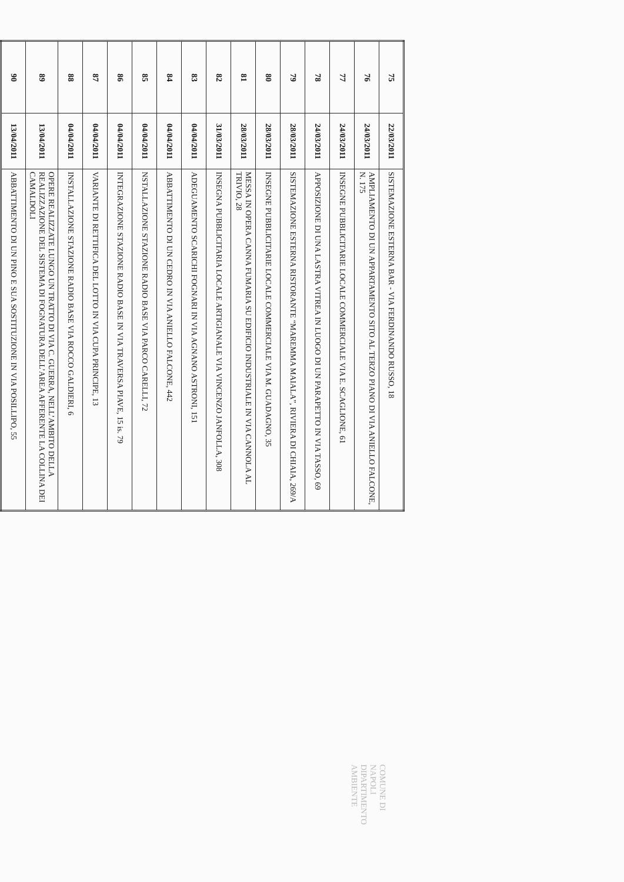| 75 | 22/03/2011 | SISTEMAZIONE ESTERNA BAR - VIA FERDINANDO RUSSO, 18 |
| 76 | 24/03/2011 | AMPLIAMENTO DI UN APPARTAMENTO SITO AL TERZO PIANO DI VIA ANIELLO FALCONE, N. 175 |
| 77 | 24/03/2011 | INSEGNE PUBBLICITARIE LOCALE COMMERCIALE VIA E. SCAGLIONE, 61 |
| 78 | 24/03/2011 | APPOSIZIONE DI UNA LASTRA VITREA IN LUOGO DI UN PARAPETTO IN VIA TASSO, 69 |
| 79 | 28/03/2011 | SISTEMAZIONE ESTERNA RISTORANTE “MAREMMA MAIALA”, RIVIERA DI CHIAIA, 269/A |
| 80 | 28/03/2011 | INSEGNE PUBBLICITARIE LOCALE COMMERCIALE VIA M. GUADAGNO, 35 |
| 81 | 28/03/2011 | MESSA IN OPERA CANNA FUMARIA SU EDIFICIO INDUSTRIALE IN VIA CANNOLA AL TRIVIO, 28 |
| 82 | 31/03/2011 | INSEGNA PUBBLICITARIA LOCALE ARTIGIANALE VIA VINCENZO JANFOLLA, 308 |
| 83 | 04/04/2011 | ADEGUAMENTO SCARICHI FOGNARI IN VIA AGNANO ASTRONI, 151 |
| 84 | 04/04/2011 | ABBATTIMENTO DI UN CEDRO IN VIA ANIELLO FALCONE, 442 |
| 85 | 04/04/2011 | NSTALLAZIONE STAZIONE RADIO BASE VIA PARCO CARELLI, 72 |
| 86 | 04/04/2011 | INTEGRAZIONE STAZIONE RADIO BASE IN VIA TRAVERSA PIAVE, 15 is. 79 |
| 87 | 04/04/2011 | VARIANTE DI RETTIFICA DEL LOTTO IN VIA CUPA PRINCIPE, 13 |
| 88 | 04/04/2011 | INSTALLAZIONE STAZIONE RADIO BASE VIA ROCCO GALDIERI, 6 |
| 89 | 13/04/2011 | OPERE REALIZZATE LUNGO UN TRATTO DI VIA C. GUERRA, NELL’AMBITO DELLA REALIZZAZIONE DEL SISTEMA DI FOGNATURA DELL’AREA AFFERENTE LA COLLINA DEI CAMALDOLI |
| 90 | 13/04/2011 | ABBATTIMENTO DI UN PINO E SUA SOSTITUZIONE IN VIA POSILLIPO, 55 |
COMUNE DI NAPOLI
DIPARTIMENTO AMBIENTE